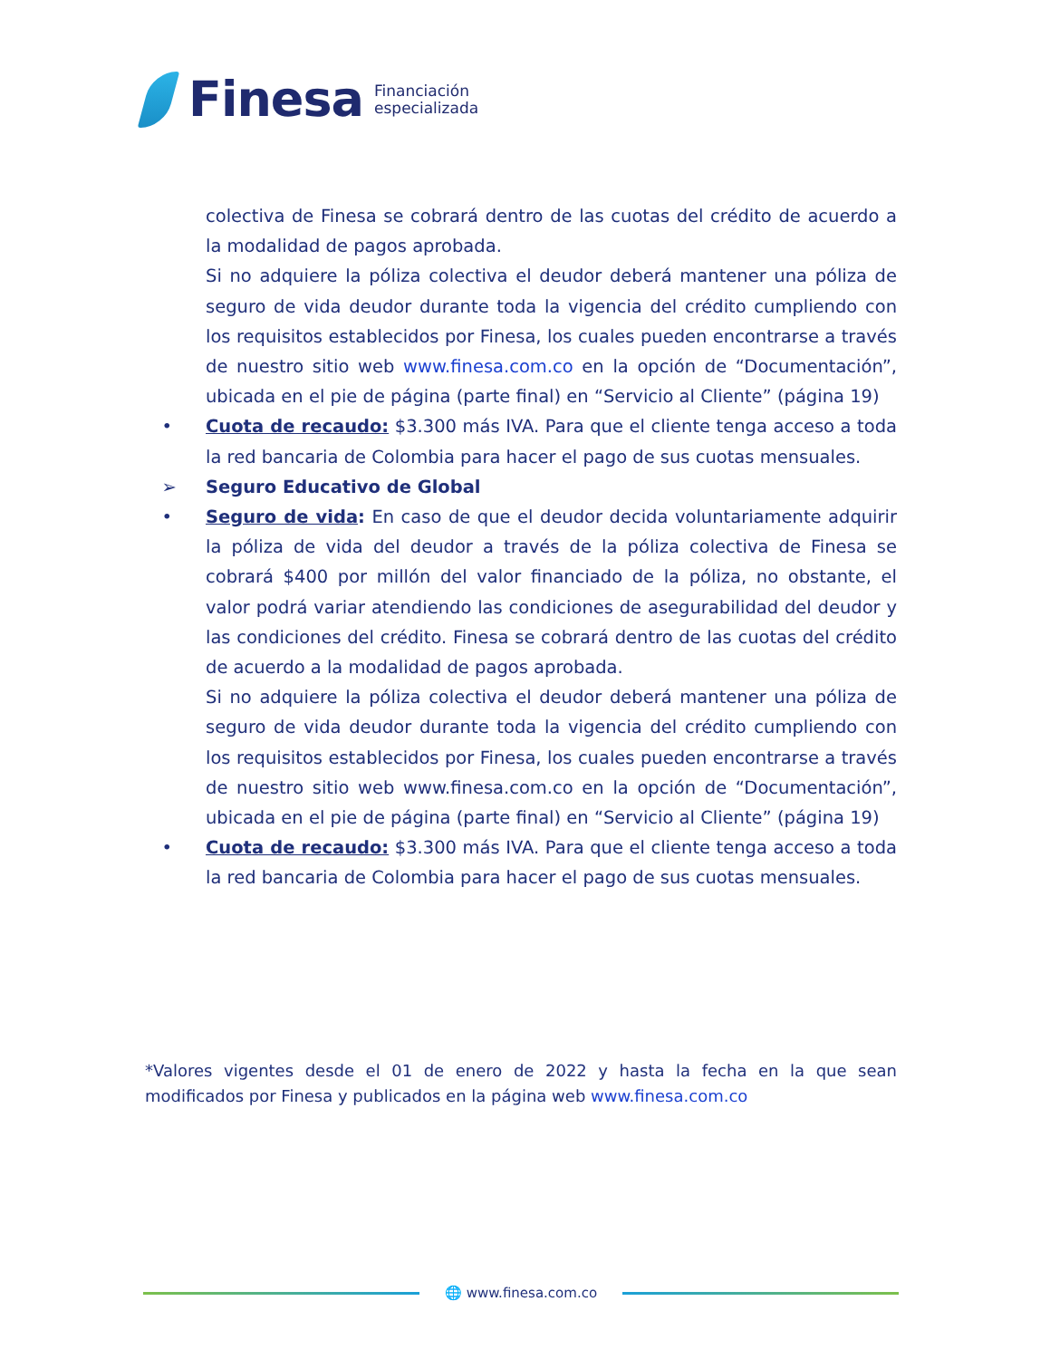Finesa
Financiación
especializada
colectiva de Finesa se cobrará dentro de las cuotas del crédito de acuerdo a la modalidad de pagos aprobada.
Si no adquiere la póliza colectiva el deudor deberá mantener una póliza de seguro de vida deudor durante toda la vigencia del crédito cumpliendo con los requisitos establecidos por Finesa, los cuales pueden encontrarse a través de nuestro sitio web www.finesa.com.co en la opción de “Documentación”, ubicada en el pie de página (parte final) en “Servicio al Cliente” (página 19)
• Cuota de recaudo: $3.300 más IVA. Para que el cliente tenga acceso a toda la red bancaria de Colombia para hacer el pago de sus cuotas mensuales.
➢ Seguro Educativo de Global
• Seguro de vida: En caso de que el deudor decida voluntariamente adquirir la póliza de vida del deudor a través de la póliza colectiva de Finesa se cobrará $400 por millón del valor financiado de la póliza, no obstante, el valor podrá variar atendiendo las condiciones de asegurabilidad del deudor y las condiciones del crédito. Finesa se cobrará dentro de las cuotas del crédito de acuerdo a la modalidad de pagos aprobada.
Si no adquiere la póliza colectiva el deudor deberá mantener una póliza de seguro de vida deudor durante toda la vigencia del crédito cumpliendo con los requisitos establecidos por Finesa, los cuales pueden encontrarse a través de nuestro sitio web www.finesa.com.co en la opción de “Documentación”, ubicada en el pie de página (parte final) en “Servicio al Cliente” (página 19)
• Cuota de recaudo: $3.300 más IVA. Para que el cliente tenga acceso a toda la red bancaria de Colombia para hacer el pago de sus cuotas mensuales.
*Valores vigentes desde el 01 de enero de 2022 y hasta la fecha en la que sean modificados por Finesa y publicados en la página web www.finesa.com.co
🌐 www.finesa.com.co